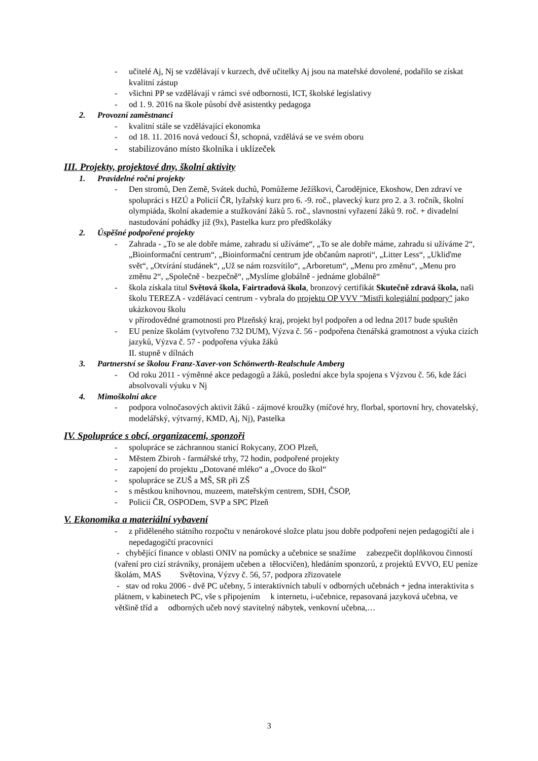- učitelé Aj, Nj se vzdělávají v kurzech, dvě učitelky Aj jsou na mateřské dovolené, podařilo se získat kvalitní zástup
- všichni PP se vzdělávají v rámci své odbornosti, ICT, školské legislativy
- od 1. 9. 2016 na škole působí dvě asistentky pedagoga
2. Provozní zaměstnanci
- kvalitní stále se vzdělávající ekonomka
- od 18. 11. 2016 nová vedoucí ŠJ, schopná, vzdělává se ve svém oboru
- stabilizováno místo školníka i uklízeček
III. Projekty, projektové dny, školní aktivity
1. Pravidelné roční projekty
- Den stromů, Den Země, Svátek duchů, Pomůžeme Ježíškovi, Čarodějnice, Ekoshow, Den zdraví ve spolupráci s HZÚ a Policií ČR, lyžařský kurz pro 6. -9. roč., plavecký kurz pro 2. a 3. ročník, školní olympiáda, školní akademie a stužkování žáků 5. roč., slavnostní vyřazení žáků 9. roč. + divadelní nastudování pohádky již (9x), Pastelka kurz pro předškoláky
2. Úspěšné podpořené projekty
- Zahrada - „To se ale dobře máme, zahradu si užíváme“, „To se ale dobře máme, zahradu si užíváme 2“, „Bioinformační centrum“, „Bioinformační centrum jde občanům naproti“, „Litter Less“, „Ukliďme svět“, „Otvírání studánek“, „Už se nám rozsvítilo“, „Arboretum“, „Menu pro změnu“, „Menu pro změnu 2“, „Společně - bezpečně“, „Myslíme globálně - jednáme globálně“
- škola získala titul Světová škola, Fairtradová škola, bronzový certifikát Skutečně zdravá škola, naši školu TEREZA - vzdělávací centrum - vybrala do projektu OP VVV "Mistři kolegiální podpory" jako ukázkovou školu
v přírodovědné gramotnosti pro Plzeňský kraj, projekt byl podpořen a od ledna 2017 bude spuštěn
- EU peníze školám (vytvořeno 732 DUM), Výzva č. 56 - podpořena čtenářská gramotnost a výuka cizích jazyků, Výzva č. 57 - podpořena výuka žáků
II. stupně v dílnách
3. Partnerství se školou Franz-Xaver-von Schönwerth-Realschule Amberg
- Od roku 2011 - výměnné akce pedagogů a žáků, poslední akce byla spojena s Výzvou č. 56, kde žáci absolvovali výuku v Nj
4. Mimoškolní akce
- podpora volnočasových aktivit žáků - zájmové kroužky (míčové hry, florbal, sportovní hry, chovatelský, modelářský, výtvarný, KMD, Aj, Nj), Pastelka
IV. Spolupráce s obcí, organizacemi, sponzoři
- spolupráce se záchrannou stanicí Rokycany, ZOO Plzeň,
- Městem Zbiroh - farmářské trhy, 72 hodin, podpořené projekty
- zapojení do projektu „Dotované mléko“ a „Ovoce do škol“
- spolupráce se ZUŠ a MŠ, SR při ZŠ
- s městkou knihovnou, muzeem, mateřským centrem, SDH, ČSOP,
- Policií ČR, OSPODem, SVP a SPC Plzeň
V. Ekonomika a materiální vybavení
- z přiděleného státního rozpočtu v nenárokové složce platu jsou dobře podpořeni nejen pedagogičtí ale i nepedagogičtí pracovníci
- chybějící finance v oblasti ONIV na pomůcky a učebnice se snažíme zabezpečit doplňkovou činností (vaření pro cizí strávníky, pronájem učeben a tělocvičen), hledáním sponzorů, z projektů EVVO, EU peníze školám, MAS Světovina, Výzvy č. 56, 57, podpora zřizovatele
- stav od roku 2006 - dvě PC učebny, 5 interaktivních tabulí v odborných učebnách + jedna interaktivita s plátnem, v kabinetech PC, vše s připojením k internetu, i-učebnice, repasovaná jazyková učebna, ve většině tříd a odborných učeb nový stavitelný nábytek, venkovní učebna,…
3